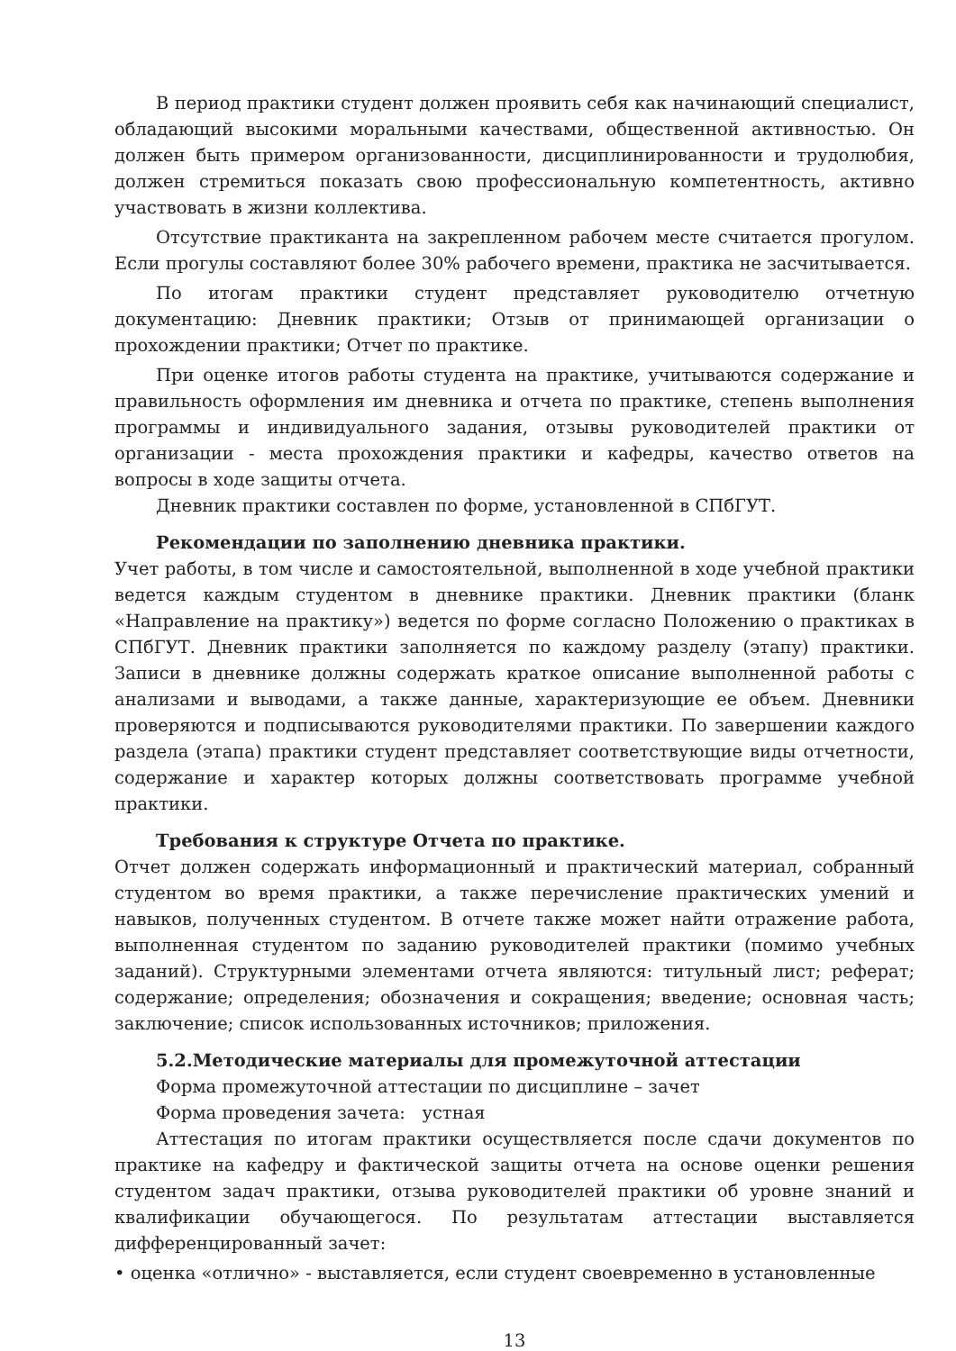В период практики студент должен проявить себя как начинающий специалист, обладающий высокими моральными качествами, общественной активностью. Он должен быть примером организованности, дисциплинированности и трудолюбия, должен стремиться показать свою профессиональную компетентность, активно участвовать в жизни коллектива.
Отсутствие практиканта на закрепленном рабочем месте считается прогулом. Если прогулы составляют более 30% рабочего времени, практика не засчитывается.
По итогам практики студент представляет руководителю отчетную документацию: Дневник практики; Отзыв от принимающей организации о прохождении практики; Отчет по практике.
При оценке итогов работы студента на практике, учитываются содержание и правильность оформления им дневника и отчета по практике, степень выполнения программы и индивидуального задания, отзывы руководителей практики от организации - места прохождения практики и кафедры, качество ответов на вопросы в ходе защиты отчета.
Дневник практики составлен по форме, установленной в СПбГУТ.
Рекомендации по заполнению дневника практики.
Учет работы, в том числе и самостоятельной, выполненной в ходе учебной практики ведется каждым студентом в дневнике практики. Дневник практики (бланк «Направление на практику») ведется по форме согласно Положению о практиках в СПбГУТ. Дневник практики заполняется по каждому разделу (этапу) практики. Записи в дневнике должны содержать краткое описание выполненной работы с анализами и выводами, а также данные, характеризующие ее объем. Дневники проверяются и подписываются руководителями практики. По завершении каждого раздела (этапа) практики студент представляет соответствующие виды отчетности, содержание и характер которых должны соответствовать программе учебной практики.
Требования к структуре Отчета по практике.
Отчет должен содержать информационный и практический материал, собранный студентом во время практики, а также перечисление практических умений и навыков, полученных студентом. В отчете также может найти отражение работа, выполненная студентом по заданию руководителей практики (помимо учебных заданий). Структурными элементами отчета являются: титульный лист; реферат; содержание; определения; обозначения и сокращения; введение; основная часть; заключение; список использованных источников; приложения.
5.2.Методические материалы для промежуточной аттестации
Форма промежуточной аттестации по дисциплине – зачет
Форма проведения зачета: устная
Аттестация по итогам практики осуществляется после сдачи документов по практике на кафедру и фактической защиты отчета на основе оценки решения студентом задач практики, отзыва руководителей практики об уровне знаний и квалификации обучающегося. По результатам аттестации выставляется дифференцированный зачет:
• оценка «отлично» - выставляется, если студент своевременно в установленные
13